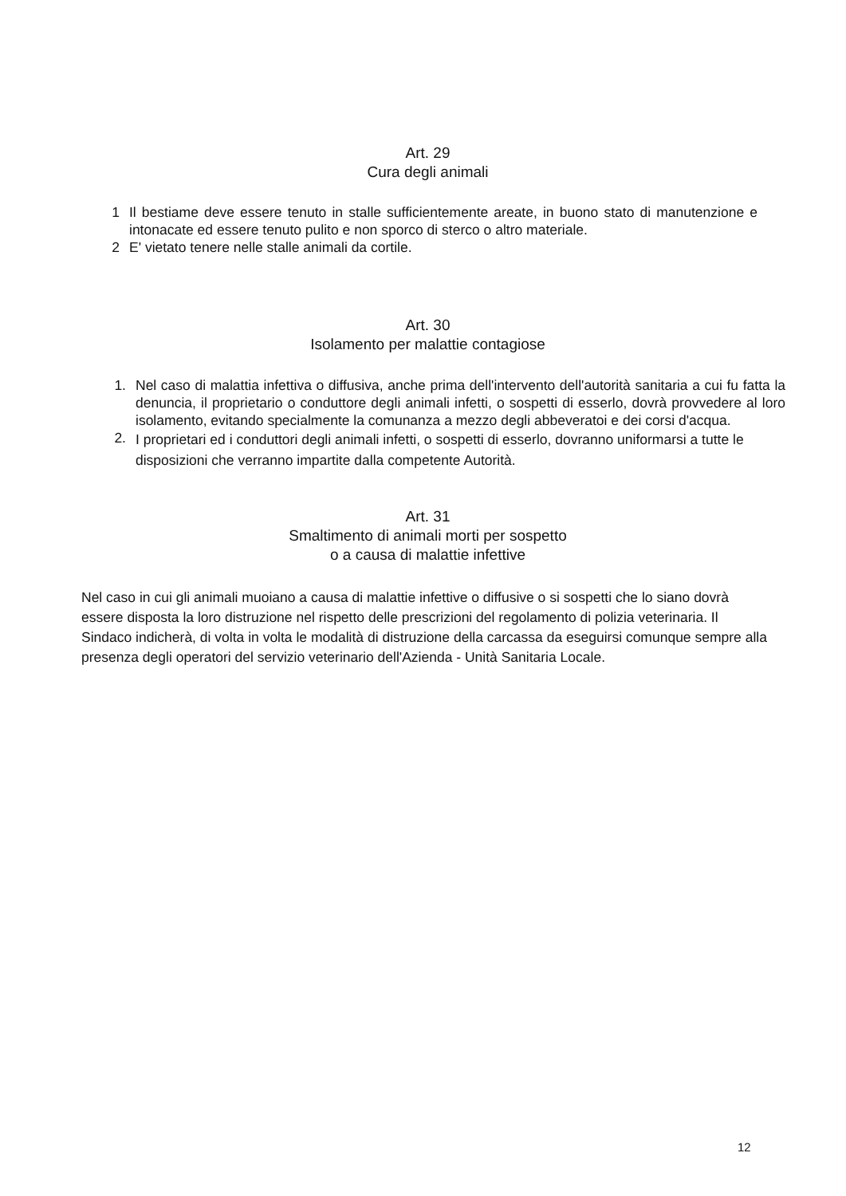Art. 29
Cura degli animali
1 Il bestiame deve essere tenuto in stalle sufficientemente areate, in buono stato di manutenzione e intonacate ed essere tenuto pulito e non sporco di sterco o altro materiale.
2 E' vietato tenere nelle stalle animali da cortile.
Art. 30
Isolamento per malattie contagiose
1. Nel caso di malattia infettiva o diffusiva, anche prima dell'intervento dell'autorità sanitaria a cui fu fatta la denuncia, il proprietario o conduttore degli animali infetti, o sospetti di esserlo, dovrà provvedere al loro isolamento, evitando specialmente la comunanza a mezzo degli abbeveratoi e dei corsi d'acqua.
2. I proprietari ed i conduttori degli animali infetti, o sospetti di esserlo, dovranno uniformarsi a tutte le disposizioni che verranno impartite dalla competente Autorità.
Art. 31
Smaltimento di animali morti per sospetto
o a causa di malattie infettive
Nel caso in cui gli animali muoiano a causa di malattie infettive o diffusive o si sospetti che lo siano dovrà essere disposta la loro distruzione nel rispetto delle prescrizioni del regolamento di polizia veterinaria. Il Sindaco indicherà, di volta in volta le modalità di distruzione della carcassa da eseguirsi comunque sempre alla presenza degli operatori del servizio veterinario dell'Azienda - Unità Sanitaria Locale.
12